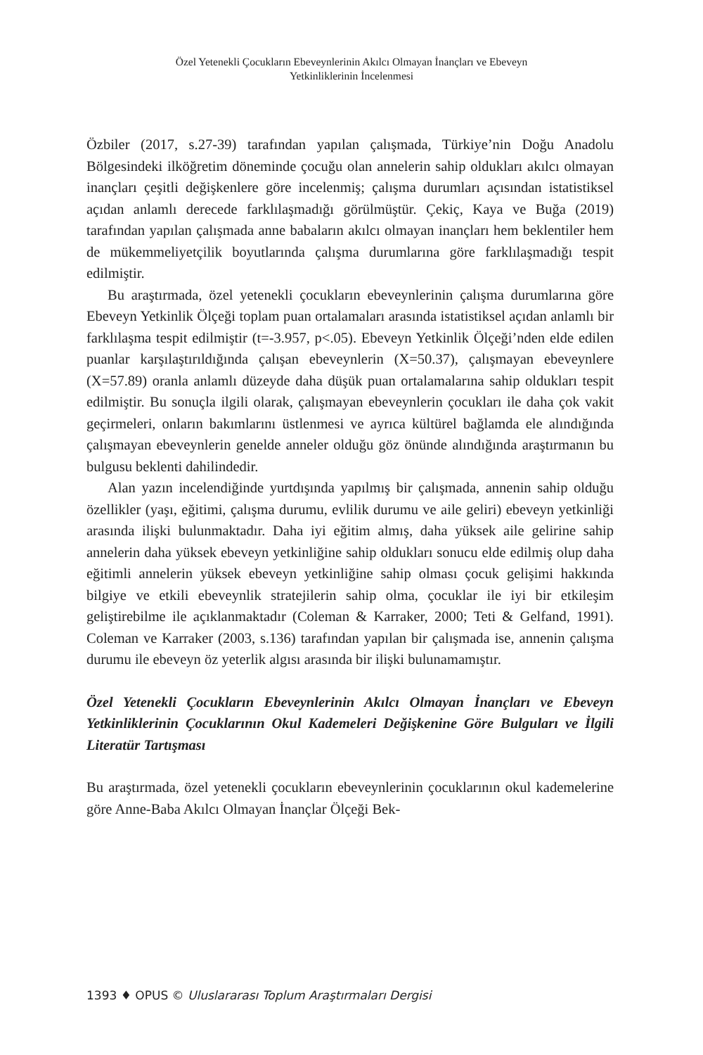Özel Yetenekli Çocukların Ebeveynlerinin Akılcı Olmayan İnançları ve Ebeveyn
Yetkinliklerinin İncelenmesi
Özbiler (2017, s.27-39) tarafından yapılan çalışmada, Türkiye’nin Doğu Anadolu Bölgesindeki ilköğretim döneminde çocuğu olan annelerin sahip oldukları akılcı olmayan inançları çeşitli değişkenlere göre incelenmiş; çalışma durumları açısından istatistiksel açıdan anlamlı derecede farklılaşmadığı görülmüştür. Çekiç, Kaya ve Buğa (2019) tarafından yapılan çalışmada anne babaların akılcı olmayan inançları hem beklentiler hem de mükemmeliyetçilik boyutlarında çalışma durumlarına göre farklılaşmadığı tespit edilmiştir.
Bu araştırmada, özel yetenekli çocukların ebeveynlerinin çalışma durumlarına göre Ebeveyn Yetkinlik Ölçeği toplam puan ortalamaları arasında istatistiksel açıdan anlamlı bir farklılaşma tespit edilmiştir (t=-3.957, p<.05). Ebeveyn Yetkinlik Ölçeği’nden elde edilen puanlar karşılaştırıldığında çalışan ebeveynlerin (X=50.37), çalışmayan ebeveynlere (X=57.89) oranla anlamlı düzeyde daha düşük puan ortalamalarına sahip oldukları tespit edilmiştir. Bu sonuçla ilgili olarak, çalışmayan ebeveynlerin çocukları ile daha çok vakit geçirmeleri, onların bakımlarını üstlenmesi ve ayrıca kültürel bağlamda ele alındığında çalışmayan ebeveynlerin genelde anneler olduğu göz önünde alındığında araştırmanın bu bulgusu beklenti dahilindedir.
Alan yazın incelendiğinde yurtdışında yapılmış bir çalışmada, annenin sahip olduğu özellikler (yaşı, eğitimi, çalışma durumu, evlilik durumu ve aile geliri) ebeveyn yetkinliği arasında ilişki bulunmaktadır. Daha iyi eğitim almış, daha yüksek aile gelirine sahip annelerin daha yüksek ebeveyn yetkinliğine sahip oldukları sonucu elde edilmiş olup daha eğitimli annelerin yüksek ebeveyn yetkinliğine sahip olması çocuk gelişimi hakkında bilgiye ve etkili ebeveynlik stratejilerin sahip olma, çocuklar ile iyi bir etkileşim geliştirebilme ile açıklanmaktadır (Coleman & Karraker, 2000; Teti & Gelfand, 1991). Coleman ve Karraker (2003, s.136) tarafından yapılan bir çalışmada ise, annenin çalışma durumu ile ebeveyn öz yeterlik algısı arasında bir ilişki bulunamamıştır.
Özel Yetenekli Çocukların Ebeveynlerinin Akılcı Olmayan İnançları ve Ebeveyn Yetkinliklerinin Çocuklarının Okul Kademeleri Değişkenine Göre Bulguları ve İlgili Literatür Tartışması
Bu araştırmada, özel yetenekli çocukların ebeveynlerinin çocuklarının okul kademelerine göre Anne-Baba Akılcı Olmayan İnançlar Ölçeği Bek-
1393 ♦ OPUS © Uluslararası Toplum Araştırmaları Dergisi